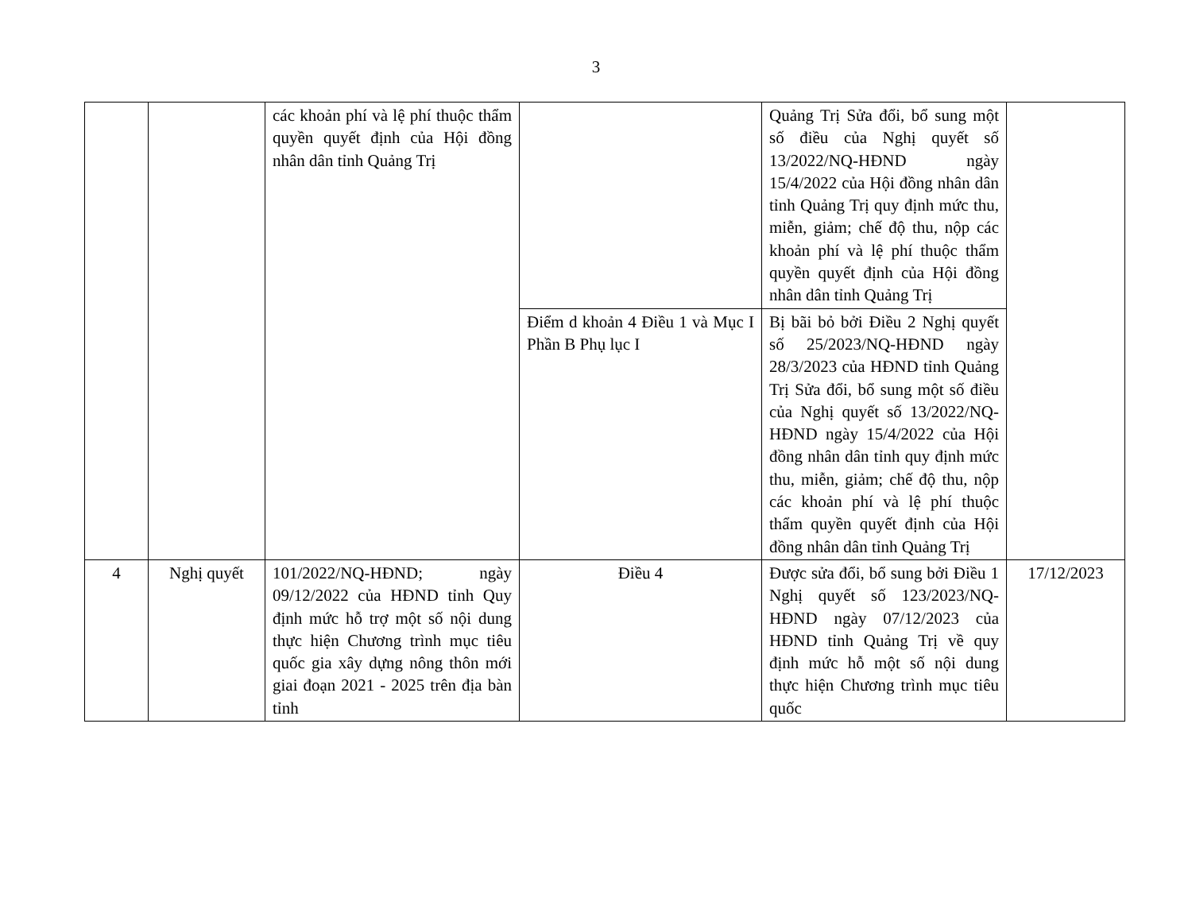3
| | | các khoản phí và lệ phí thuộc thẩm quyền quyết định của Hội đồng nhân dân tỉnh Quảng Trị | | Quảng Trị Sửa đổi, bổ sung một số điều của Nghị quyết số 13/2022/NQ-HĐND ngày 15/4/2022 của Hội đồng nhân dân tỉnh Quảng Trị quy định mức thu, miễn, giảm; chế độ thu, nộp các khoản phí và lệ phí thuộc thẩm quyền quyết định của Hội đồng nhân dân tỉnh Quảng Trị | |
| | | | Điểm d khoản 4 Điều 1 và Mục I Phần B Phụ lục I | Bị bãi bỏ bởi Điều 2 Nghị quyết số 25/2023/NQ-HĐND ngày 28/3/2023 của HĐND tỉnh Quảng Trị Sửa đổi, bổ sung một số điều của Nghị quyết số 13/2022/NQ-HĐND ngày 15/4/2022 của Hội đồng nhân dân tỉnh quy định mức thu, miễn, giảm; chế độ thu, nộp các khoản phí và lệ phí thuộc thẩm quyền quyết định của Hội đồng nhân dân tỉnh Quảng Trị | |
| 4 | Nghị quyết | 101/2022/NQ-HĐND; ngày 09/12/2022 của HĐND tỉnh Quy định mức hỗ trợ một số nội dung thực hiện Chương trình mục tiêu quốc gia xây dựng nông thôn mới giai đoạn 2021 - 2025 trên địa bàn tỉnh | Điều 4 | Được sửa đổi, bổ sung bởi Điều 1 Nghị quyết số 123/2023/NQ-HĐND ngày 07/12/2023 của HĐND tỉnh Quảng Trị về quy định mức hỗ một số nội dung thực hiện Chương trình mục tiêu quốc | 17/12/2023 |